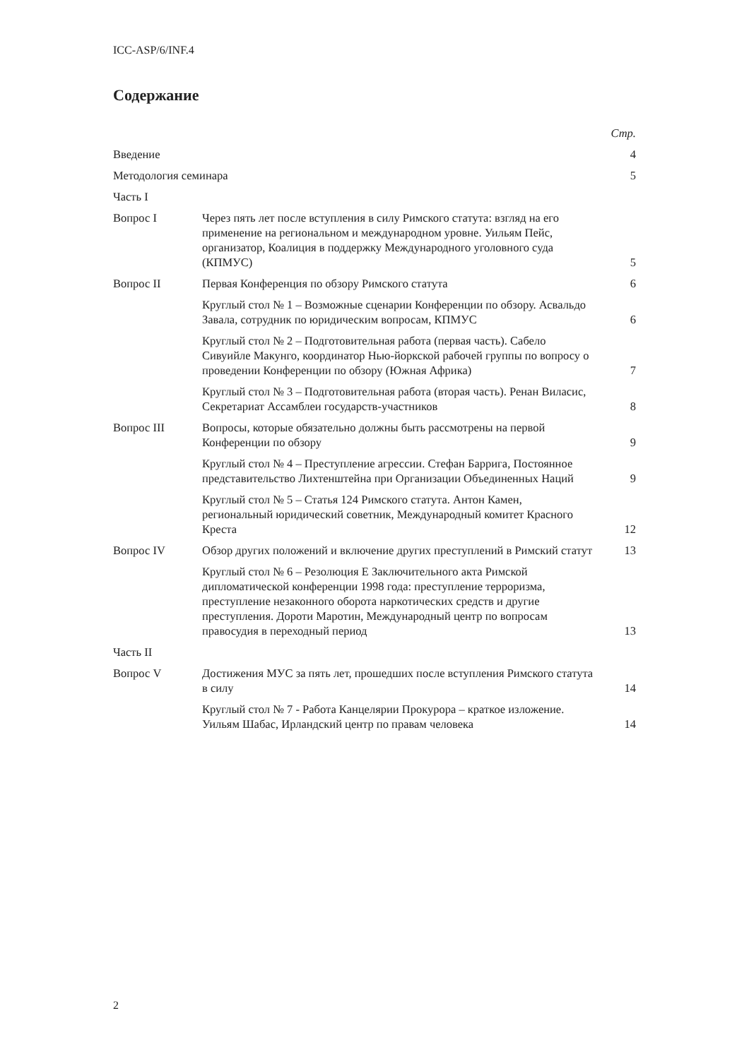ICC-ASP/6/INF.4
Содержание
| | | Стр. |
| Введение | | 4 |
| Методология семинара | | 5 |
| Часть I | | |
| Вопрос I | Через пять лет после вступления в силу Римского статута: взгляд на его применение на региональном и международном уровне. Уильям Пейс, организатор, Коалиция в поддержку Международного уголовного суда (КПМУС) | 5 |
| Вопрос II | Первая Конференция по обзору Римского статута | 6 |
| | Круглый стол № 1 – Возможные сценарии Конференции по обзору. Асвальдо Завала, сотрудник по юридическим вопросам, КПМУС | 6 |
| | Круглый стол № 2 – Подготовительная работа (первая часть). Сабело Сивуийле Макунго, координатор Нью-йоркской рабочей группы по вопросу о проведении Конференции по обзору (Южная Африка) | 7 |
| | Круглый стол № 3 – Подготовительная работа (вторая часть). Ренан Виласис, Секретариат Ассамблеи государств-участников | 8 |
| Вопрос III | Вопросы, которые обязательно должны быть рассмотрены на первой Конференции по обзору | 9 |
| | Круглый стол № 4 – Преступление агрессии. Стефан Баррига, Постоянное представительство Лихтенштейна при Организации Объединенных Наций | 9 |
| | Круглый стол № 5 – Статья 124 Римского статута. Антон Камен, региональный юридический советник, Международный комитет Красного Креста | 12 |
| Вопрос IV | Обзор других положений и включение других преступлений в Римский статут | 13 |
| | Круглый стол № 6 – Резолюция E Заключительного акта Римской дипломатической конференции 1998 года: преступление терроризма, преступление незаконного оборота наркотических средств и другие преступления. Дороти Маротин, Международный центр по вопросам правосудия в переходный период | 13 |
| Часть II | | |
| Вопрос V | Достижения МУС за пять лет, прошедших после вступления Римского статута в силу | 14 |
| | Круглый стол № 7 - Работа Канцелярии Прокурора – краткое изложение. Уильям Шабас, Ирландский центр по правам человека | 14 |
2